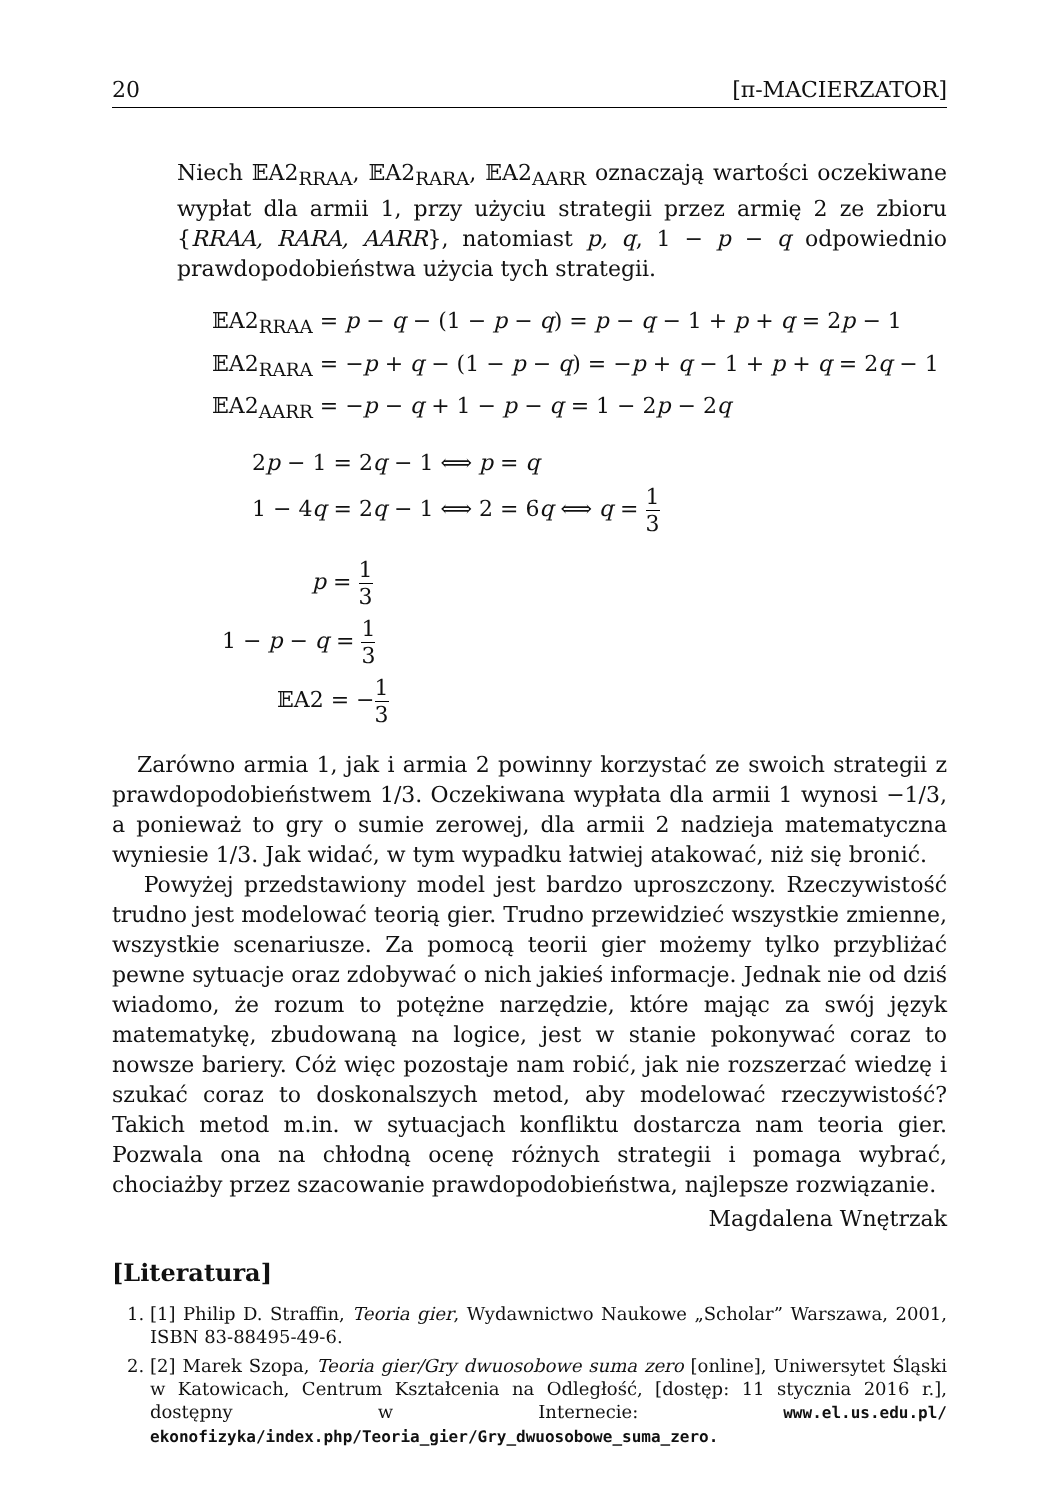20 [π-MACIERZATOR]
Niech 𝔼A2<sub>RRAA</sub>, 𝔼A2<sub>RARA</sub>, 𝔼A2<sub>AARR</sub> oznaczają wartości oczekiwane wypłat dla armii 1, przy użyciu strategii przez armię 2 ze zbioru {RRAA, RARA, AARR}, natomiast p, q, 1 − p − q odpowiednio prawdopodobieństwa użycia tych strategii.
𝔼A2<sub>RRAA</sub> = p − q − (1 − p − q) = p − q − 1 + p + q = 2p − 1
𝔼A2<sub>RARA</sub> = −p + q − (1 − p − q) = −p + q − 1 + p + q = 2q − 1
𝔼A2<sub>AARR</sub> = −p − q + 1 − p − q = 1 − 2p − 2q
2p − 1 = 2q − 1 ⟺ p = q
1 − 4q = 2q − 1 ⟺ 2 = 6q ⟺ q = 1 3
p = 1 3
1 − p − q = 1 3
𝔼A2 = −1 3
Zarówno armia 1, jak i armia 2 powinny korzystać ze swoich strategii z prawdopodobieństwem 1/3. Oczekiwana wypłata dla armii 1 wynosi −1/3, a ponieważ to gry o sumie zerowej, dla armii 2 nadzieja matematyczna wyniesie 1/3. Jak widać, w tym wypadku łatwiej atakować, niż się bronić.
Powyżej przedstawiony model jest bardzo uproszczony. Rzeczywistość trudno jest modelować teorią gier. Trudno przewidzieć wszystkie zmienne, wszystkie scenariusze. Za pomocą teorii gier możemy tylko przybliżać pewne sytuacje oraz zdobywać o nich jakieś informacje. Jednak nie od dziś wiadomo, że rozum to potężne narzędzie, które mając za swój język matematykę, zbudowaną na logice, jest w stanie pokonywać coraz to nowsze bariery. Cóż więc pozostaje nam robić, jak nie rozszerzać wiedzę i szukać coraz to doskonalszych metod, aby modelować rzeczywistość? Takich metod m.in. w sytuacjach konfliktu dostarcza nam teoria gier. Pozwala ona na chłodną ocenę różnych strategii i pomaga wybrać, chociażby przez szacowanie prawdopodobieństwa, najlepsze rozwiązanie.
Magdalena Wnętrzak
[Literatura]
1. [1] Philip D. Straffin, Teoria gier, Wydawnictwo Naukowe „Scholar” Warszawa, 2001, ISBN 83-88495-49-6.
2. [2] Marek Szopa, Teoria gier/Gry dwuosobowe suma zero [online], Uniwersytet Śląski w Katowicach, Centrum Kształcenia na Odległość, [dostęp: 11 stycznia 2016 r.], dostępny w Internecie: www.el.us.edu.pl/ ekonofizyka/index.php/Teoria_gier/Gry_dwuosobowe_suma_zero.